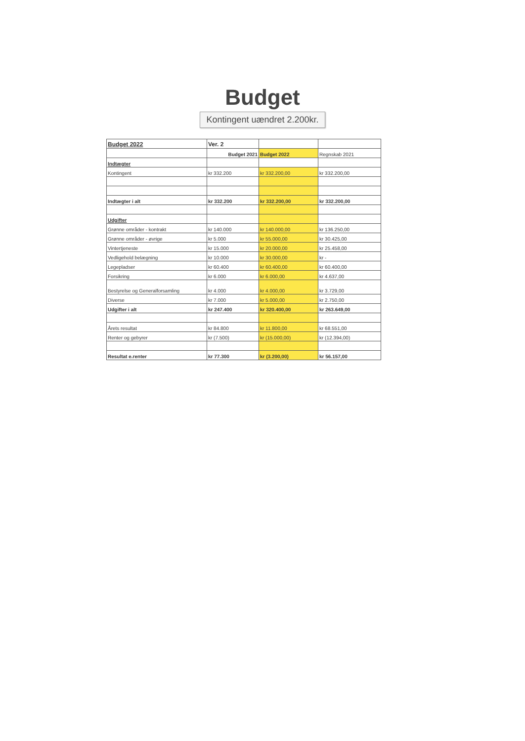Budget
Kontingent uændret 2.200kr.
| Budget 2022 | Ver. 2 | | |
| | Budget 2021 | Budget 2022 | Regnskab 2021 |
| Indtægter | | | |
| Kontingent | kr 332.200 | kr 332.200,00 | kr 332.200,00 |
| Indtægter i alt | kr 332.200 | kr 332.200,00 | kr 332.200,00 |
| Udgifter | | | |
| Grønne områder - kontrakt | kr 140.000 | kr 140.000,00 | kr 136.250,00 |
| Grønne områder - øvrige | kr 5.000 | kr 55.000,00 | kr 30.425,00 |
| Vintertjeneste | kr 15.000 | kr 20.000,00 | kr 25.458,00 |
| Vedligehold belægning | kr 10.000 | kr 30.000,00 | kr - |
| Legepladser | kr 60.400 | kr 60.400,00 | kr 60.400,00 |
| Forsikring | kr 6.000 | kr 6.000,00 | kr 4.637,00 |
| Bestyrelse og Generalforsamling | kr 4.000 | kr 4.000,00 | kr 3.729,00 |
| Diverse | kr 7.000 | kr 5.000,00 | kr 2.750,00 |
| Udgifter i alt | kr 247.400 | kr 320.400,00 | kr 263.649,00 |
| Årets resultat | kr 84.800 | kr 11.800,00 | kr 68.551,00 |
| Renter og gebyrer | kr (7.500) | kr (15.000,00) | kr (12.394,00) |
| Resultat e.renter | kr 77.300 | kr (3.200,00) | kr 56.157,00 |